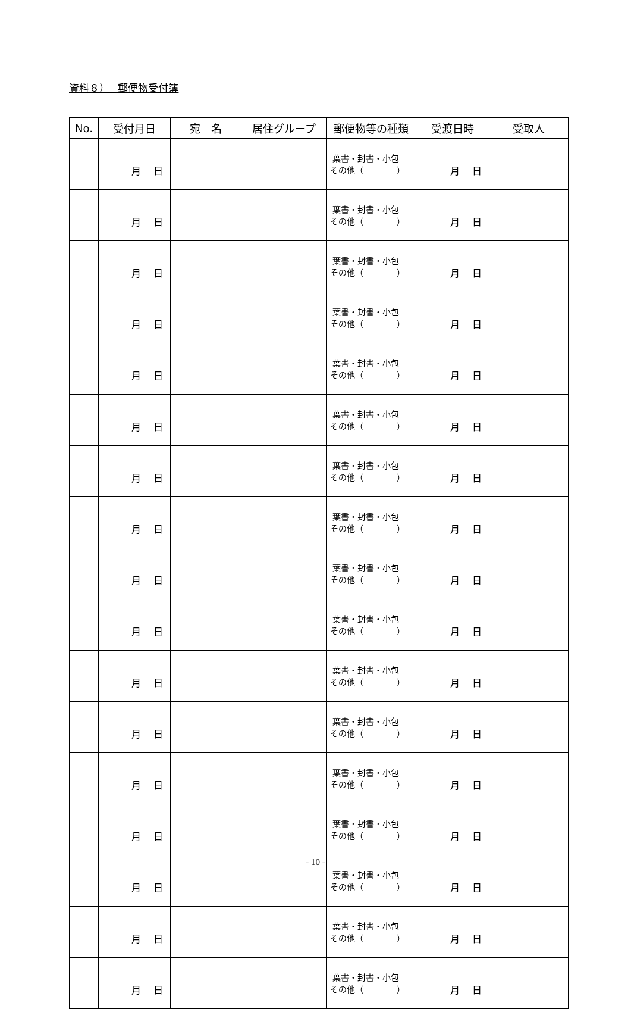資料８）　 郵便物受付簿
| No. | 受付月日 | 宛 名 | 居住グループ | 郵便物等の種類 | 受渡日時 | 受取人 |
| --- | --- | --- | --- | --- | --- | --- |
| | 月 日 | | | 葉書・封書・小包 その他（ ） | 月 日 | |
| | 月 日 | | | 葉書・封書・小包 その他（ ） | 月 日 | |
| | 月 日 | | | 葉書・封書・小包 その他（ ） | 月 日 | |
| | 月 日 | | | 葉書・封書・小包 その他（ ） | 月 日 | |
| | 月 日 | | | 葉書・封書・小包 その他（ ） | 月 日 | |
| | 月 日 | | | 葉書・封書・小包 その他（ ） | 月 日 | |
| | 月 日 | | | 葉書・封書・小包 その他（ ） | 月 日 | |
| | 月 日 | | | 葉書・封書・小包 その他（ ） | 月 日 | |
| | 月 日 | | | 葉書・封書・小包 その他（ ） | 月 日 | |
| | 月 日 | | | 葉書・封書・小包 その他（ ） | 月 日 | |
| | 月 日 | | | 葉書・封書・小包 その他（ ） | 月 日 | |
| | 月 日 | | | 葉書・封書・小包 その他（ ） | 月 日 | |
| | 月 日 | | | 葉書・封書・小包 その他（ ） | 月 日 | |
| | 月 日 | | | 葉書・封書・小包 その他（ ） | 月 日 | |
| | 月 日 | | | 葉書・封書・小包 その他（ ） | 月 日 | |
| | 月 日 | | | 葉書・封書・小包 その他（ ） | 月 日 | |
| | 月 日 | | | 葉書・封書・小包 その他（ ） | 月 日 | |
- 10 -